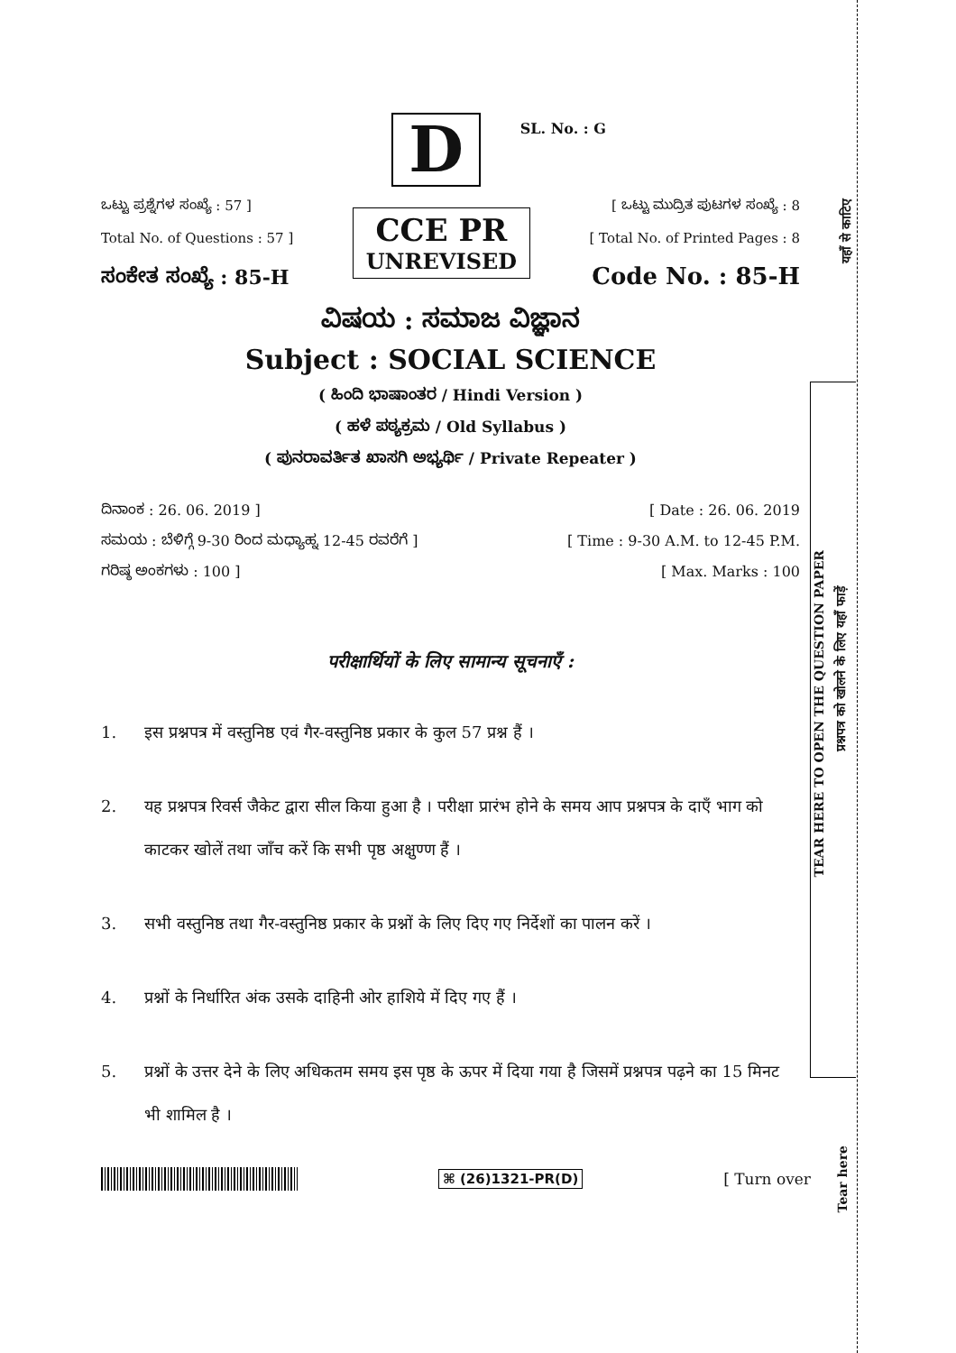यहाँ से काटिए
TEAR HERE TO OPEN THE QUESTION PAPER
प्रश्नपत्र को खोलने के लिए यहाँ फाड़ें
Tear here
D
SL. No. : G
ಒಟ್ಟು ಪ್ರಶ್ನೆಗಳ ಸಂಖ್ಯೆ : 57 ]
Total No. of Questions : 57 ]
ಸಂಕೇತ ಸಂಖ್ಯೆ : 85-H
CCE PR
UNREVISED
[ ಒಟ್ಟು ಮುದ್ರಿತ ಪುಟಗಳ ಸಂಖ್ಯೆ : 8
[ Total No. of Printed Pages : 8
Code No. : 85-H
ವಿಷಯ : ಸಮಾಜ ವಿಜ್ಞಾನ
Subject : SOCIAL SCIENCE
( ಹಿಂದಿ ಭಾಷಾಂತರ / Hindi Version )
( ಹಳೆ ಪಠ್ಯಕ್ರಮ / Old Syllabus )
( ಪುನರಾವರ್ತಿತ ಖಾಸಗಿ ಅಭ್ಯರ್ಥಿ / Private Repeater )
ದಿನಾಂಕ : 26. 06. 2019 ] [ Date : 26. 06. 2019
ಸಮಯ : ಬೆಳಿಗ್ಗೆ 9-30 ರಿಂದ ಮಧ್ಯಾಹ್ನ 12-45 ರವರೆಗೆ ] [ Time : 9-30 A.M. to 12-45 P.M.
ಗರಿಷ್ಠ ಅಂಕಗಳು : 100 ] [ Max. Marks : 100
परीक्षार्थियों के लिए सामान्य सूचनाएँ :
1. इस प्रश्नपत्र में वस्तुनिष्ठ एवं गैर-वस्तुनिष्ठ प्रकार के कुल 57 प्रश्न हैं ।
2. यह प्रश्नपत्र रिवर्स जैकेट द्वारा सील किया हुआ है । परीक्षा प्रारंभ होने के समय आप प्रश्नपत्र के दाएँ भाग को काटकर खोलें तथा जाँच करें कि सभी पृष्ठ अक्षुण्ण हैं ।
3. सभी वस्तुनिष्ठ तथा गैर-वस्तुनिष्ठ प्रकार के प्रश्नों के लिए दिए गए निर्देशों का पालन करें ।
4. प्रश्नों के निर्धारित अंक उसके दाहिनी ओर हाशिये में दिए गए हैं ।
5. प्रश्नों के उत्तर देने के लिए अधिकतम समय इस पृष्ठ के ऊपर में दिया गया है जिसमें प्रश्नपत्र पढ़ने का 15 मिनट भी शामिल है ।
⌘ (26)1321-PR(D) [ Turn over